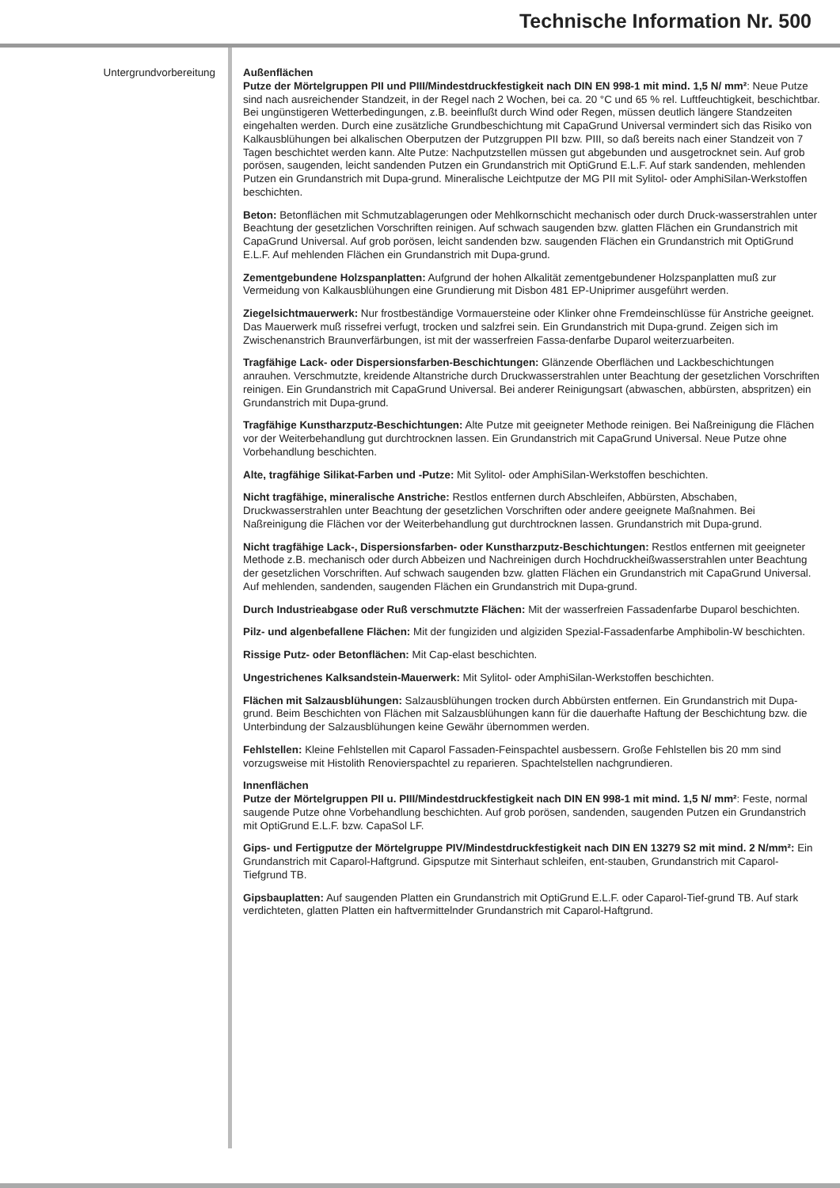Technische Information Nr. 500
Untergrundvorbereitung
Außenflächen
Putze der Mörtelgruppen PII und PIII/Mindestdruckfestigkeit nach DIN EN 998-1 mit mind. 1,5 N/ mm²: Neue Putze sind nach ausreichender Standzeit, in der Regel nach 2 Wochen, bei ca. 20 °C und 65 % rel. Luftfeuchtigkeit, beschichtbar. Bei ungünstigeren Wetterbedingungen, z.B. beeinflußt durch Wind oder Regen, müssen deutlich längere Standzeiten eingehalten werden. Durch eine zusätzliche Grundbeschichtung mit CapaGrund Universal vermindert sich das Risiko von Kalkausblühungen bei alkalischen Oberputzen der Putzgruppen PII bzw. PIII, so daß bereits nach einer Standzeit von 7 Tagen beschichtet werden kann. Alte Putze: Nachputzstellen müssen gut abgebunden und ausgetrocknet sein. Auf grob porösen, saugenden, leicht sandenden Putzen ein Grundanstrich mit OptiGrund E.L.F. Auf stark sandenden, mehlenden Putzen ein Grundanstrich mit Dupa-grund. Mineralische Leichtputze der MG PII mit Sylitol- oder AmphiSilan-Werkstoffen beschichten.
Beton: Betonflächen mit Schmutzablagerungen oder Mehlkornschicht mechanisch oder durch Druck-wasserstrahlen unter Beachtung der gesetzlichen Vorschriften reinigen. Auf schwach saugenden bzw. glatten Flächen ein Grundanstrich mit CapaGrund Universal. Auf grob porösen, leicht sandenden bzw. saugenden Flächen ein Grundanstrich mit OptiGrund E.L.F. Auf mehlenden Flächen ein Grundanstrich mit Dupa-grund.
Zementgebundene Holzspanplatten: Aufgrund der hohen Alkalität zementgebundener Holzspanplatten muß zur Vermeidung von Kalkausblühungen eine Grundierung mit Disbon 481 EP-Uniprimer ausgeführt werden.
Ziegelsichtmauerwerk: Nur frostbeständige Vormauersteine oder Klinker ohne Fremdeinschlüsse für Anstriche geeignet. Das Mauerwerk muß rissefrei verfugt, trocken und salzfrei sein. Ein Grundanstrich mit Dupa-grund. Zeigen sich im Zwischenanstrich Braunverfärbungen, ist mit der wasserfreien Fassa-denfarbe Duparol weiterzuarbeiten.
Tragfähige Lack- oder Dispersionsfarben-Beschichtungen: Glänzende Oberflächen und Lackbeschichtungen anrauhen. Verschmutzte, kreidende Altanstriche durch Druckwasserstrahlen unter Beachtung der gesetzlichen Vorschriften reinigen. Ein Grundanstrich mit CapaGrund Universal. Bei anderer Reinigungsart (abwaschen, abbürsten, abspritzen) ein Grundanstrich mit Dupa-grund.
Tragfähige Kunstharzputz-Beschichtungen: Alte Putze mit geeigneter Methode reinigen. Bei Naßreinigung die Flächen vor der Weiterbehandlung gut durchtrocknen lassen. Ein Grundanstrich mit CapaGrund Universal. Neue Putze ohne Vorbehandlung beschichten.
Alte, tragfähige Silikat-Farben und -Putze: Mit Sylitol- oder AmphiSilan-Werkstoffen beschichten.
Nicht tragfähige, mineralische Anstriche: Restlos entfernen durch Abschleifen, Abbürsten, Abschaben, Druckwasserstrahlen unter Beachtung der gesetzlichen Vorschriften oder andere geeignete Maßnahmen. Bei Naßreinigung die Flächen vor der Weiterbehandlung gut durchtrocknen lassen. Grundanstrich mit Dupa-grund.
Nicht tragfähige Lack-, Dispersionsfarben- oder Kunstharzputz-Beschichtungen: Restlos entfernen mit geeigneter Methode z.B. mechanisch oder durch Abbeizen und Nachreinigen durch Hochdruckheißwasserstrahlen unter Beachtung der gesetzlichen Vorschriften. Auf schwach saugenden bzw. glatten Flächen ein Grundanstrich mit CapaGrund Universal. Auf mehlenden, sandenden, saugenden Flächen ein Grundanstrich mit Dupa-grund.
Durch Industrieabgase oder Ruß verschmutzte Flächen: Mit der wasserfreien Fassadenfarbe Duparol beschichten.
Pilz- und algenbefallene Flächen: Mit der fungiziden und algiziden Spezial-Fassadenfarbe Amphibolin-W beschichten.
Rissige Putz- oder Betonflächen: Mit Cap-elast beschichten.
Ungestrichenes Kalksandstein-Mauerwerk: Mit Sylitol- oder AmphiSilan-Werkstoffen beschichten.
Flächen mit Salzausblühungen: Salzausblühungen trocken durch Abbürsten entfernen. Ein Grundanstrich mit Dupa-grund. Beim Beschichten von Flächen mit Salzausblühungen kann für die dauerhafte Haftung der Beschichtung bzw. die Unterbindung der Salzausblühungen keine Gewähr übernommen werden.
Fehlstellen: Kleine Fehlstellen mit Caparol Fassaden-Feinspachtel ausbessern. Große Fehlstellen bis 20 mm sind vorzugsweise mit Histolith Renovierspachtel zu reparieren. Spachtelstellen nachgrundieren.
Innenflächen
Putze der Mörtelgruppen PII u. PIII/Mindestdruckfestigkeit nach DIN EN 998-1 mit mind. 1,5 N/ mm²: Feste, normal saugende Putze ohne Vorbehandlung beschichten. Auf grob porösen, sandenden, saugenden Putzen ein Grundanstrich mit OptiGrund E.L.F. bzw. CapaSol LF.
Gips- und Fertigputze der Mörtelgruppe PIV/Mindestdruckfestigkeit nach DIN EN 13279 S2 mit mind. 2 N/mm²: Ein Grundanstrich mit Caparol-Haftgrund. Gipsputze mit Sinterhaut schleifen, ent-stauben, Grundanstrich mit Caparol-Tiefgrund TB.
Gipsbauplatten: Auf saugenden Platten ein Grundanstrich mit OptiGrund E.L.F. oder Caparol-Tief-grund TB. Auf stark verdichteten, glatten Platten ein haftvermittelnder Grundanstrich mit Caparol-Haftgrund.